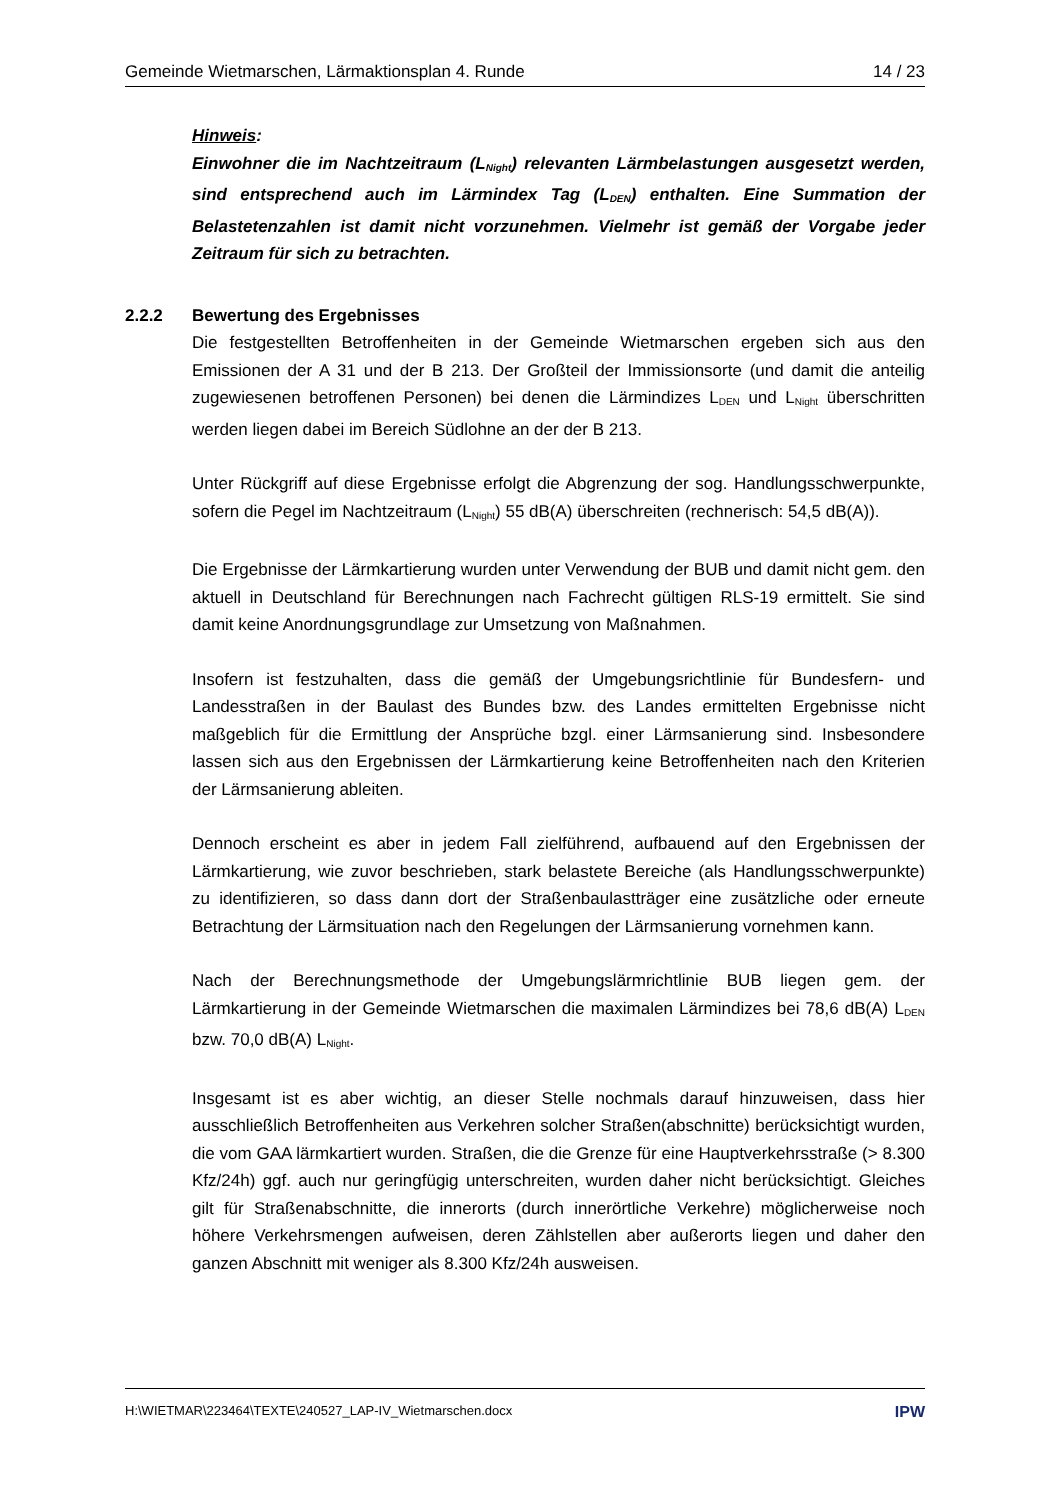Gemeinde Wietmarschen, Lärmaktionsplan 4. Runde 14 / 23
Hinweis:
Einwohner die im Nachtzeitraum (L<sub>Night</sub>) relevanten Lärmbelastungen ausgesetzt werden, sind entsprechend auch im Lärmindex Tag (L<sub>DEN</sub>) enthalten. Eine Summation der Belastetenzahlen ist damit nicht vorzunehmen. Vielmehr ist gemäß der Vorgabe jeder Zeitraum für sich zu betrachten.
2.2.2 Bewertung des Ergebnisses
Die festgestellten Betroffenheiten in der Gemeinde Wietmarschen ergeben sich aus den Emissionen der A 31 und der B 213. Der Großteil der Immissionsorte (und damit die anteilig zugewiesenen betroffenen Personen) bei denen die Lärmindizes L<sub>DEN</sub> und L<sub>Night</sub> überschritten werden liegen dabei im Bereich Südlohne an der der B 213.
Unter Rückgriff auf diese Ergebnisse erfolgt die Abgrenzung der sog. Handlungsschwerpunkte, sofern die Pegel im Nachtzeitraum (L<sub>Night</sub>) 55 dB(A) überschreiten (rechnerisch: 54,5 dB(A)).
Die Ergebnisse der Lärmkartierung wurden unter Verwendung der BUB und damit nicht gem. den aktuell in Deutschland für Berechnungen nach Fachrecht gültigen RLS-19 ermittelt. Sie sind damit keine Anordnungsgrundlage zur Umsetzung von Maßnahmen.
Insofern ist festzuhalten, dass die gemäß der Umgebungsrichtlinie für Bundesfern- und Landesstraßen in der Baulast des Bundes bzw. des Landes ermittelten Ergebnisse nicht maßgeblich für die Ermittlung der Ansprüche bzgl. einer Lärmsanierung sind. Insbesondere lassen sich aus den Ergebnissen der Lärmkartierung keine Betroffenheiten nach den Kriterien der Lärmsanierung ableiten.
Dennoch erscheint es aber in jedem Fall zielführend, aufbauend auf den Ergebnissen der Lärmkartierung, wie zuvor beschrieben, stark belastete Bereiche (als Handlungsschwerpunkte) zu identifizieren, so dass dann dort der Straßenbaulastträger eine zusätzliche oder erneute Betrachtung der Lärmsituation nach den Regelungen der Lärmsanierung vornehmen kann.
Nach der Berechnungsmethode der Umgebungslärmrichtlinie BUB liegen gem. der Lärmkartierung in der Gemeinde Wietmarschen die maximalen Lärmindizes bei 78,6 dB(A) L<sub>DEN</sub> bzw. 70,0 dB(A) L<sub>Night</sub>.
Insgesamt ist es aber wichtig, an dieser Stelle nochmals darauf hinzuweisen, dass hier ausschließlich Betroffenheiten aus Verkehren solcher Straßen(abschnitte) berücksichtigt wurden, die vom GAA lärmkartiert wurden. Straßen, die die Grenze für eine Hauptverkehrsstraße (> 8.300 Kfz/24h) ggf. auch nur geringfügig unterschreiten, wurden daher nicht berücksichtigt. Gleiches gilt für Straßenabschnitte, die innerorts (durch innerörtliche Verkehre) möglicherweise noch höhere Verkehrsmengen aufweisen, deren Zählstellen aber außerorts liegen und daher den ganzen Abschnitt mit weniger als 8.300 Kfz/24h ausweisen.
H:\WIETMAR\223464\TEXTE\240527_LAP-IV_Wietmarschen.docx IPW